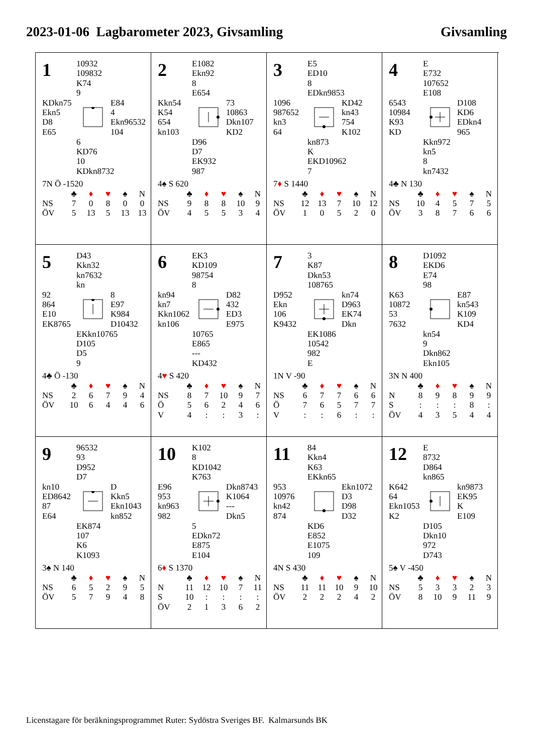2023-01-06 Lagbarometer 2023, Givsamling
Givsamling
1
10932
109832
K74
9
KDkn75
Ekn5
D8
E65
E84
4
Ekn96532
104
6
KD76
10
KDkn8732
7N Ö -1520
| | ♣ | ♦ | ♥ | ♠ | N |
| --- | --- | --- | --- | --- | --- |
| NS | 7 | 0 | 8 | 0 | 0 |
| ÖV | 5 | 13 | 5 | 13 | 13 |
2
E1082
Ekn92
8
E654
Kkn54
K54
654
kn103
73
10863
Dkn107
KD2
D96
D7
EK932
987
4♠ S 620
| | ♣ | ♦ | ♥ | ♠ | N |
| --- | --- | --- | --- | --- | --- |
| NS | 9 | 8 | 8 | 10 | 9 |
| ÖV | 4 | 5 | 5 | 3 | 4 |
3
E5
ED10
8
EDkn9853
1096
987652
kn3
64
KD42
kn43
754
K102
kn873
K
EKD10962
7
7♦ S 1440
| | ♣ | ♦ | ♥ | ♠ | N |
| --- | --- | --- | --- | --- | --- |
| NS | 12 | 13 | 7 | 10 | 12 |
| ÖV | 1 | 0 | 5 | 2 | 0 |
4
E
E732
107652
E108
6543
10984
K93
KD
D108
KD6
EDkn4
965
Kkn972
kn5
8
kn7432
4♣ N 130
| | ♣ | ♦ | ♥ | ♠ | N |
| --- | --- | --- | --- | --- | --- |
| NS | 10 | 4 | 5 | 7 | 5 |
| ÖV | 3 | 8 | 7 | 6 | 6 |
5
D43
Kkn32
kn7632
kn
92
864
E10
EK8765
8
E97
K984
D10432
EKkn10765
D105
D5
9
4♣ Ö -130
| | ♣ | ♦ | ♥ | ♠ | N |
| --- | --- | --- | --- | --- | --- |
| NS | 2 | 6 | 7 | 9 | 4 |
| ÖV | 10 | 6 | 4 | 4 | 6 |
6
EK3
KD109
98754
8
kn94
kn7
Kkn1062
kn106
D82
432
ED3
E975
10765
E865
---
KD432
4♥ S 420
| | ♣ | ♦ | ♥ | ♠ | N |
| --- | --- | --- | --- | --- | --- |
| NS | 8 | 7 | 10 | 9 | 7 |
| Ö | 5 | 6 | 2 | 4 | 6 |
| V | 4 | : | : | 3 | : |
7
3
K87
Dkn53
108765
D952
Ekn
106
K9432
kn74
D963
EK74
Dkn
EK1086
10542
982
E
1N V -90
| | ♣ | ♦ | ♥ | ♠ | N |
| --- | --- | --- | --- | --- | --- |
| NS | 6 | 7 | 7 | 6 | 6 |
| Ö | 7 | 6 | 5 | 7 | 7 |
| V | : | : | 6 | : | : |
8
D1092
EKD6
E74
98
K63
10872
53
7632
E87
kn543
K109
KD4
kn54
9
Dkn862
Ekn105
3N N 400
| | ♣ | ♦ | ♥ | ♠ | N |
| --- | --- | --- | --- | --- | --- |
| N | 8 | 9 | 8 | 9 | 9 |
| S | : | : | : | 8 | : |
| ÖV | 4 | 3 | 5 | 4 | 4 |
9
96532
93
D952
D7
kn10
ED8642
87
E64
D
Kkn5
Ekn1043
kn852
EK874
107
K6
K1093
3♠ N 140
| | ♣ | ♦ | ♥ | ♠ | N |
| --- | --- | --- | --- | --- | --- |
| NS | 6 | 5 | 2 | 9 | 5 |
| ÖV | 5 | 7 | 9 | 4 | 8 |
10
K102
8
KD1042
K763
E96
953
kn963
982
Dkn8743
K1064
---
Dkn5
5
EDkn72
E875
E104
6♦ S 1370
| | ♣ | ♦ | ♥ | ♠ | N |
| --- | --- | --- | --- | --- | --- |
| N | 11 | 12 | 10 | 7 | 11 |
| S | 10 | : | : | : | : |
| ÖV | 2 | 1 | 3 | 6 | 2 |
11
84
Kkn4
K63
EKkn65
953
10976
kn42
874
Ekn1072
D3
D98
D32
KD6
E852
E1075
109
4N S 430
| | ♣ | ♦ | ♥ | ♠ | N |
| --- | --- | --- | --- | --- | --- |
| NS | 11 | 11 | 10 | 9 | 10 |
| ÖV | 2 | 2 | 2 | 4 | 2 |
12
E
8732
D864
kn865
K642
64
Ekn1053
K2
kn9873
EK95
K
E109
D105
Dkn10
972
D743
5♠ V -450
| | ♣ | ♦ | ♥ | ♠ | N |
| --- | --- | --- | --- | --- | --- |
| NS | 5 | 3 | 3 | 2 | 3 |
| ÖV | 8 | 10 | 9 | 11 | 9 |
Licenstagare för beräkningsprogrammet Ruter: Sydöstra Sveriges BF. Kalmarsunds BK